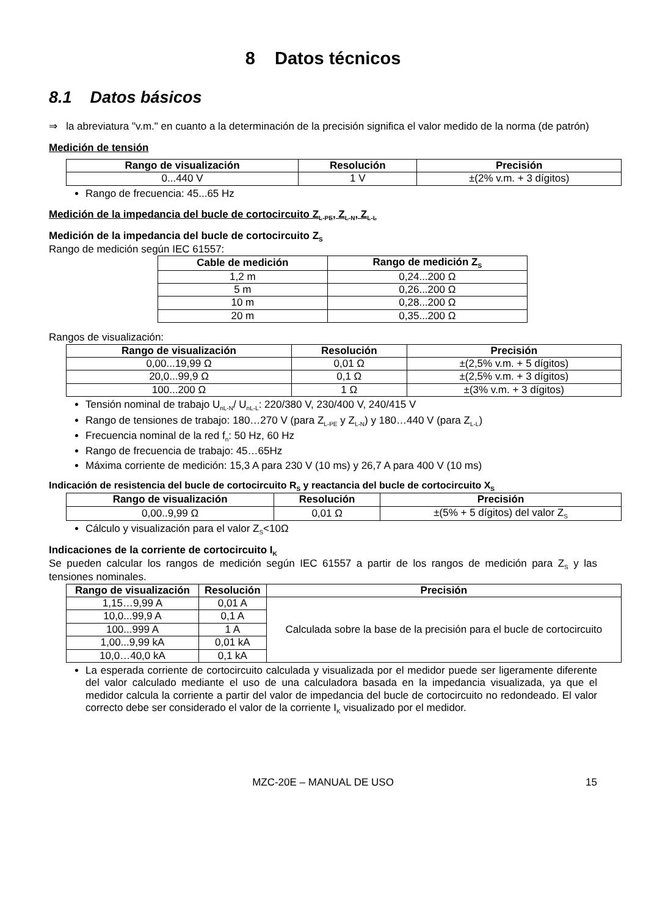8 Datos técnicos
8.1 Datos básicos
⇒ la abreviatura "v.m." en cuanto a la determinación de la precisión significa el valor medido de la norma (de patrón)
Medición de tensión
| Rango de visualización | Resolución | Precisión |
| --- | --- | --- |
| 0...440 V | 1 V | ±(2% v.m. + 3 dígitos) |
Rango de frecuencia: 45...65 Hz
Medición de la impedancia del bucle de cortocircuito Z<sub>L-PE</sub>, Z<sub>L-N</sub>, Z<sub>L-L</sub>
Medición de la impedancia del bucle de cortocircuito Z<sub>S</sub>
Rango de medición según IEC 61557:
| Cable de medición | Rango de medición Z<sub>S</sub> |
| --- | --- |
| 1,2 m | 0,24...200 Ω |
| 5 m | 0,26...200 Ω |
| 10 m | 0,28...200 Ω |
| 20 m | 0,35...200 Ω |
Rangos de visualización:
| Rango de visualización | Resolución | Precisión |
| --- | --- | --- |
| 0,00...19,99 Ω | 0,01 Ω | ±(2,5% v.m. + 5 dígitos) |
| 20,0...99,9 Ω | 0,1 Ω | ±(2,5% v.m. + 3 dígitos) |
| 100...200 Ω | 1 Ω | ±(3% v.m. + 3 dígitos) |
Tensión nominal de trabajo U<sub>nL-N</sub>/ U<sub>nL-L</sub>: 220/380 V, 230/400 V, 240/415 V
Rango de tensiones de trabajo: 180…270 V (para Z<sub>L-PE</sub> y Z<sub>L-N</sub>) y 180…440 V (para Z<sub>L-L</sub>)
Frecuencia nominal de la red f<sub>n</sub>: 50 Hz, 60 Hz
Rango de frecuencia de trabajo: 45…65Hz
Máxima corriente de medición: 15,3 A para 230 V (10 ms) y 26,7 A para 400 V (10 ms)
Indicación de resistencia del bucle de cortocircuito R<sub>S</sub> y reactancia del bucle de cortocircuito X<sub>S</sub>
| Rango de visualización | Resolución | Precisión |
| --- | --- | --- |
| 0,00..9,99 Ω | 0,01 Ω | ±(5% + 5 dígitos) del valor Z<sub>S</sub> |
Cálculo y visualización para el valor Z<sub>S</sub><10Ω
Indicaciones de la corriente de cortocircuito I<sub>K</sub>
Se pueden calcular los rangos de medición según IEC 61557 a partir de los rangos de medición para Z<sub>S</sub> y las tensiones nominales.
| Rango de visualización | Resolución | Precisión |
| --- | --- | --- |
| 1,15…9,99 A | 0,01 A | Calculada sobre la base de la precisión para el bucle de cortocircuito |
| 10,0...99,9 A | 0,1 A | |
| 100...999 A | 1 A | |
| 1,00...9,99 kA | 0,01 kA | |
| 10,0…40,0 kA | 0,1 kA | |
La esperada corriente de cortocircuito calculada y visualizada por el medidor puede ser ligeramente diferente del valor calculado mediante el uso de una calculadora basada en la impedancia visualizada, ya que el medidor calcula la corriente a partir del valor de impedancia del bucle de cortocircuito no redondeado. El valor correcto debe ser considerado el valor de la corriente I<sub>K</sub> visualizado por el medidor.
MZC-20E – MANUAL DE USO 15